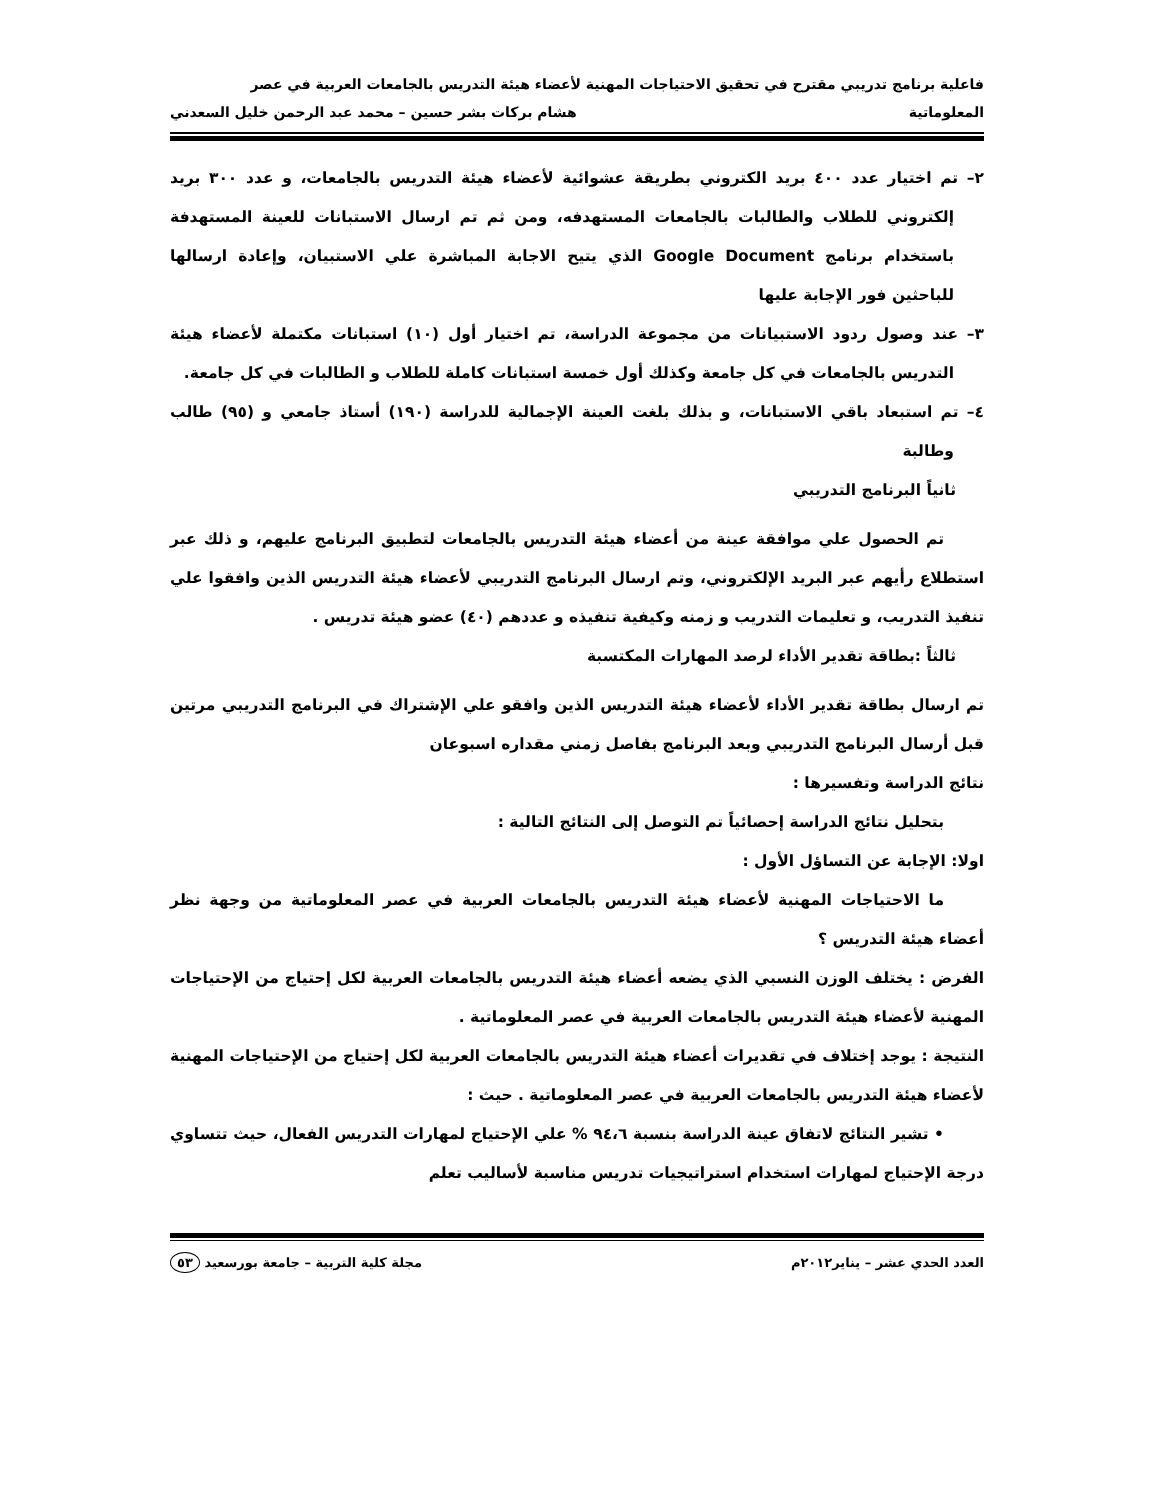فاعلية برنامج تدريبي مقترح في تحقيق الاحتياجات المهنية لأعضاء هيئة التدريس بالجامعات العربية في عصر
المعلوماتية هشام بركات بشر حسين – محمد عبد الرحمن خليل السعدني
٢– تم اختيار عدد ٤٠٠ بريد الكتروني بطريقة عشوائية لأعضاء هيئة التدريس بالجامعات، و عدد ٣٠٠ بريد إلكتروني للطلاب والطالبات بالجامعات المستهدفه، ومن ثم تم ارسال الاستبانات للعينة المستهدفة باستخدام برنامج Google Document الذي يتيح الاجابة المباشرة علي الاستبيان، وإعادة ارسالها للباحثين فور الإجابة عليها
٣– عند وصول ردود الاستبيانات من مجموعة الدراسة، تم اختيار أول (١٠) استبانات مكتملة لأعضاء هيئة التدريس بالجامعات في كل جامعة وكذلك أول خمسة استبانات كاملة للطلاب و الطالبات في كل جامعة.
٤– تم استبعاد باقي الاستبانات، و بذلك بلغت العينة الإجمالية للدراسة (١٩٠) أستاذ جامعي و (٩٥) طالب وطالبة
ثانياً البرنامج التدريبي
تم الحصول علي موافقة عينة من أعضاء هيئة التدريس بالجامعات لتطبيق البرنامج عليهم، و ذلك عبر استطلاع رأيهم عبر البريد الإلكتروني، وتم ارسال البرنامج التدريبي لأعضاء هيئة التدريس الذين وافقوا علي تنفيذ التدريب، و تعليمات التدريب و زمنه وكيفية تنفيذه و عددهم (٤٠) عضو هيئة تدريس .
ثالثاً :بطاقة تقدير الأداء لرصد المهارات المكتسبة
تم ارسال بطاقة تقدير الأداء لأعضاء هيئة التدريس الذين وافقو علي الإشتراك في البرنامج التدريبي مرتين قبل أرسال البرنامج التدريبي وبعد البرنامج بفاصل زمني مقداره اسبوعان
نتائج الدراسة وتفسيرها :
بتحليل نتائج الدراسة إحصائياً تم التوصل إلى النتائج التالية :
اولا: الإجابة عن التساؤل الأول :
ما الاحتياجات المهنية لأعضاء هيئة التدريس بالجامعات العربية في عصر المعلوماتية من وجهة نظر أعضاء هيئة التدريس ؟
الفرض : يختلف الوزن النسبي الذي يضعه أعضاء هيئة التدريس بالجامعات العربية لكل إحتياج من الإحتياجات المهنية لأعضاء هيئة التدريس بالجامعات العربية في عصر المعلوماتية .
النتيجة : يوجد إختلاف في تقديرات أعضاء هيئة التدريس بالجامعات العربية لكل إحتياج من الإحتياجات المهنية لأعضاء هيئة التدريس بالجامعات العربية في عصر المعلوماتية . حيث :
• تشير النتائج لاتفاق عينة الدراسة بنسبة ٩٤،٦ % علي الإحتياج لمهارات التدريس الفعال، حيث تتساوي درجة الإحتياج لمهارات استخدام استراتيجيات تدريس مناسبة لأساليب تعلم
العدد الحدي عشر – يناير٢٠١٢م مجلة كلية التربية – جامعة بورسعيد ٥٣